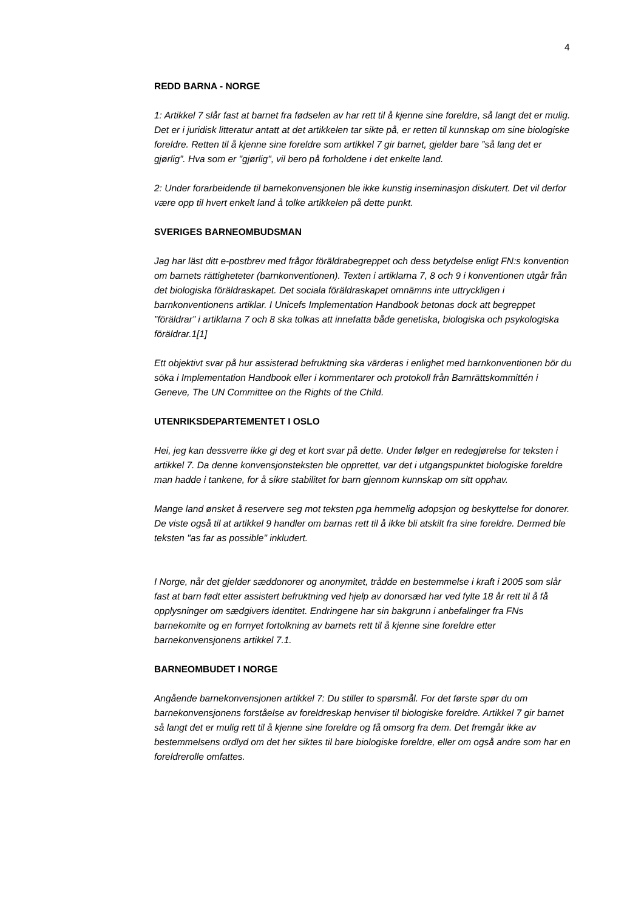4
REDD BARNA - NORGE
1: Artikkel 7 slår fast at barnet fra fødselen av har rett til å kjenne sine foreldre, så langt det er mulig. Det er i juridisk litteratur antatt at det artikkelen tar sikte på, er retten til kunnskap om sine biologiske foreldre. Retten til å kjenne sine foreldre som artikkel 7 gir barnet, gjelder bare ”så lang det er gjørlig”. Hva som er "gjørlig", vil bero på forholdene i det enkelte land.
2: Under forarbeidende til barnekonvensjonen ble ikke kunstig inseminasjon diskutert. Det vil derfor være opp til hvert enkelt land å tolke artikkelen på dette punkt.
SVERIGES BARNEOMBUDSMAN
Jag har läst ditt e-postbrev med frågor föräldrabegreppet och dess betydelse enligt FN:s konvention om barnets rättigheteter (barnkonventionen). Texten i artiklarna 7, 8 och 9 i konventionen utgår från det biologiska föräldraskapet. Det sociala föräldraskapet omnämns inte uttryckligen i barnkonventionens artiklar. I Unicefs Implementation Handbook betonas dock att begreppet ”föräldrar” i artiklarna 7 och 8 ska tolkas att innefatta både genetiska, biologiska och psykologiska föräldrar.1[1]
Ett objektivt svar på hur assisterad befruktning ska värderas i enlighet med barnkonventionen bör du söka i Implementation Handbook eller i kommentarer och protokoll från Barnrättskommittén i Geneve, The UN Committee on the Rights of the Child.
UTENRIKSDEPARTEMENTET I OSLO
Hei, jeg kan dessverre ikke gi deg et kort svar på dette. Under følger en redegjørelse for teksten i artikkel 7. Da denne konvensjonsteksten ble opprettet, var det i utgangspunktet biologiske foreldre man hadde i tankene, for å sikre stabilitet for barn gjennom kunnskap om sitt opphav.
Mange land ønsket å reservere seg mot teksten pga hemmelig adopsjon og beskyttelse for donorer. De viste også til at artikkel 9 handler om barnas rett til å ikke bli atskilt fra sine foreldre. Dermed ble teksten "as far as possible" inkludert.
I Norge, når det gjelder sæddonorer og anonymitet, trådde en bestemmelse i kraft i 2005 som slår fast at barn født etter assistert befruktning ved hjelp av donorsæd har ved fylte 18 år rett til å få opplysninger om sædgivers identitet. Endringene har sin bakgrunn i anbefalinger fra FNs barnekomite og en fornyet fortolkning av barnets rett til å kjenne sine foreldre etter barnekonvensjonens artikkel 7.1.
BARNEOMBUDET I NORGE
Angående barnekonvensjonen artikkel 7: Du stiller to spørsmål. For det første spør du om barnekonvensjonens forståelse av foreldreskap henviser til biologiske foreldre. Artikkel 7 gir barnet så langt det er mulig rett til å kjenne sine foreldre og få omsorg fra dem. Det fremgår ikke av bestemmelsens ordlyd om det her siktes til bare biologiske foreldre, eller om også andre som har en foreldrerolle omfattes.